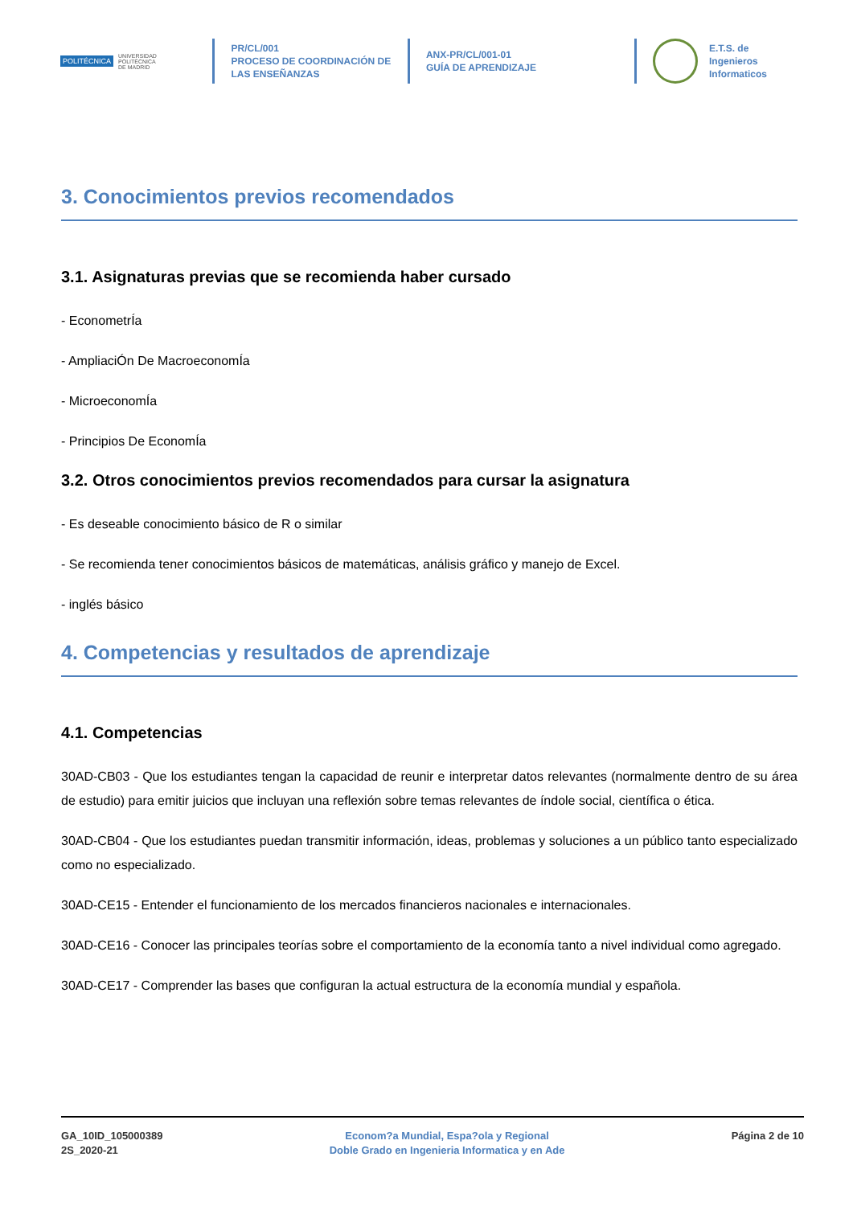POLITÉCNICA UNIVERSIDAD
POLITÉCNICA
DE MADRID
PR/CL/001
PROCESO DE COORDINACIÓN DE
LAS ENSEÑANZAS
ANX-PR/CL/001-01
GUÍA DE APRENDIZAJE
E.T.S. de Ingenieros
Informaticos
3. Conocimientos previos recomendados
3.1. Asignaturas previas que se recomienda haber cursado
- EconometrÍa
- AmpliaciÓn De MacroeconomÍa
- MicroeconomÍa
- Principios De EconomÍa
3.2. Otros conocimientos previos recomendados para cursar la asignatura
- Es deseable conocimiento básico de R o similar
- Se recomienda tener conocimientos básicos de matemáticas, análisis gráfico y manejo de Excel.
- inglés básico
4. Competencias y resultados de aprendizaje
4.1. Competencias
30AD-CB03 - Que los estudiantes tengan la capacidad de reunir e interpretar datos relevantes (normalmente dentro de su área de estudio) para emitir juicios que incluyan una reflexión sobre temas relevantes de índole social, científica o ética.
30AD-CB04 - Que los estudiantes puedan transmitir información, ideas, problemas y soluciones a un público tanto especializado como no especializado.
30AD-CE15 - Entender el funcionamiento de los mercados financieros nacionales e internacionales.
30AD-CE16 - Conocer las principales teorías sobre el comportamiento de la economía tanto a nivel individual como agregado.
30AD-CE17 - Comprender las bases que configuran la actual estructura de la economía mundial y española.
GA_10ID_105000389
2S_2020-21
Econom?a Mundial, Espa?ola y Regional
Doble Grado en Ingenieria Informatica y en Ade
Página 2 de 10